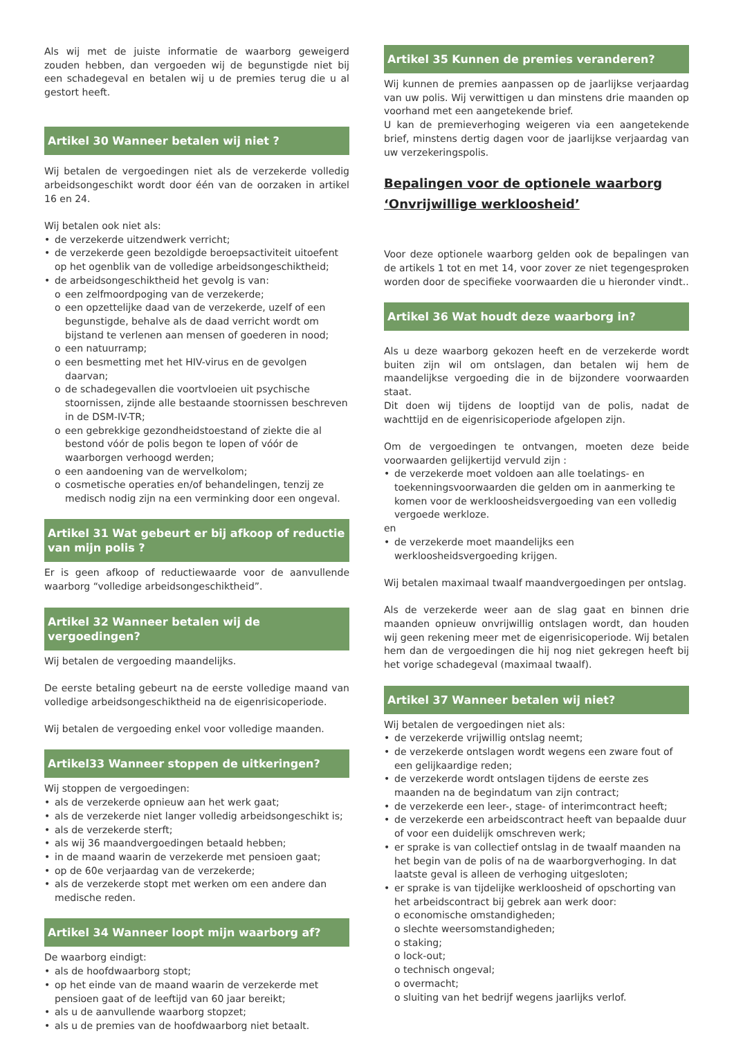Als wij met de juiste informatie de waarborg geweigerd zouden hebben, dan vergoeden wij de begunstigde niet bij een schadegeval en betalen wij u de premies terug die u al gestort heeft.
Artikel 30 Wanneer betalen wij niet ?
Wij betalen de vergoedingen niet als de verzekerde volledig arbeidsongeschikt wordt door één van de oorzaken in artikel 16 en 24.
Wij betalen ook niet als:
• de verzekerde uitzendwerk verricht;
• de verzekerde geen bezoldigde beroepsactiviteit uitoefent op het ogenblik van de volledige arbeidsongeschiktheid;
• de arbeidsongeschiktheid het gevolg is van:
o een zelfmoordpoging van de verzekerde;
o een opzettelijke daad van de verzekerde, uzelf of een begunstigde, behalve als de daad verricht wordt om bijstand te verlenen aan mensen of goederen in nood;
o een natuurramp;
o een besmetting met het HIV-virus en de gevolgen daarvan;
o de schadegevallen die voortvloeien uit psychische stoornissen, zijnde alle bestaande stoornissen beschreven in de DSM-IV-TR;
o een gebrekkige gezondheidstoestand of ziekte die al bestond vóór de polis begon te lopen of vóór de waarborgen verhoogd werden;
o een aandoening van de wervelkolom;
o cosmetische operaties en/of behandelingen, tenzij ze medisch nodig zijn na een verminking door een ongeval.
Artikel 31 Wat gebeurt er bij afkoop of reductie van mijn polis ?
Er is geen afkoop of reductiewaarde voor de aanvullende waarborg “volledige arbeidsongeschiktheid”.
Artikel 32 Wanneer betalen wij de vergoedingen?
Wij betalen de vergoeding maandelijks.
De eerste betaling gebeurt na de eerste volledige maand van volledige arbeidsongeschiktheid na de eigenrisicoperiode.
Wij betalen de vergoeding enkel voor volledige maanden.
Artikel33 Wanneer stoppen de uitkeringen?
Wij stoppen de vergoedingen:
• als de verzekerde opnieuw aan het werk gaat;
• als de verzekerde niet langer volledig arbeidsongeschikt is;
• als de verzekerde sterft;
• als wij 36 maandvergoedingen betaald hebben;
• in de maand waarin de verzekerde met pensioen gaat;
• op de 60e verjaardag van de verzekerde;
• als de verzekerde stopt met werken om een andere dan medische reden.
Artikel 34 Wanneer loopt mijn waarborg af?
De waarborg eindigt:
• als de hoofdwaarborg stopt;
• op het einde van de maand waarin de verzekerde met pensioen gaat of de leeftijd van 60 jaar bereikt;
• als u de aanvullende waarborg stopzet;
• als u de premies van de hoofdwaarborg niet betaalt.
Artikel 35 Kunnen de premies veranderen?
Wij kunnen de premies aanpassen op de jaarlijkse verjaardag van uw polis. Wij verwittigen u dan minstens drie maanden op voorhand met een aangetekende brief.
U kan de premieverhoging weigeren via een aangetekende brief, minstens dertig dagen voor de jaarlijkse verjaardag van uw verzekeringspolis.
Bepalingen voor de optionele waarborg ‘Onvrijwillige werkloosheid’
Voor deze optionele waarborg gelden ook de bepalingen van de artikels 1 tot en met 14, voor zover ze niet tegengesproken worden door de specifieke voorwaarden die u hieronder vindt..
Artikel 36 Wat houdt deze waarborg in?
Als u deze waarborg gekozen heeft en de verzekerde wordt buiten zijn wil om ontslagen, dan betalen wij hem de maandelijkse vergoeding die in de bijzondere voorwaarden staat.
Dit doen wij tijdens de looptijd van de polis, nadat de wachttijd en de eigenrisicoperiode afgelopen zijn.
Om de vergoedingen te ontvangen, moeten deze beide voorwaarden gelijkertijd vervuld zijn :
• de verzekerde moet voldoen aan alle toelatings- en toekenningsvoorwaarden die gelden om in aanmerking te komen voor de werkloosheidsvergoeding van een volledig vergoede werkloze.
en
• de verzekerde moet maandelijks een werkloosheidsvergoeding krijgen.
Wij betalen maximaal twaalf maandvergoedingen per ontslag.
Als de verzekerde weer aan de slag gaat en binnen drie maanden opnieuw onvrijwillig ontslagen wordt, dan houden wij geen rekening meer met de eigenrisicoperiode. Wij betalen hem dan de vergoedingen die hij nog niet gekregen heeft bij het vorige schadegeval (maximaal twaalf).
Artikel 37 Wanneer betalen wij niet?
Wij betalen de vergoedingen niet als:
• de verzekerde vrijwillig ontslag neemt;
• de verzekerde ontslagen wordt wegens een zware fout of een gelijkaardige reden;
• de verzekerde wordt ontslagen tijdens de eerste zes maanden na de begindatum van zijn contract;
• de verzekerde een leer-, stage- of interimcontract heeft;
• de verzekerde een arbeidscontract heeft van bepaalde duur of voor een duidelijk omschreven werk;
• er sprake is van collectief ontslag in de twaalf maanden na het begin van de polis of na de waarborgverhoging. In dat laatste geval is alleen de verhoging uitgesloten;
• er sprake is van tijdelijke werkloosheid of opschorting van het arbeidscontract bij gebrek aan werk door:
o economische omstandigheden;
o slechte weersomstandigheden;
o staking;
o lock-out;
o technisch ongeval;
o overmacht;
o sluiting van het bedrijf wegens jaarlijks verlof.